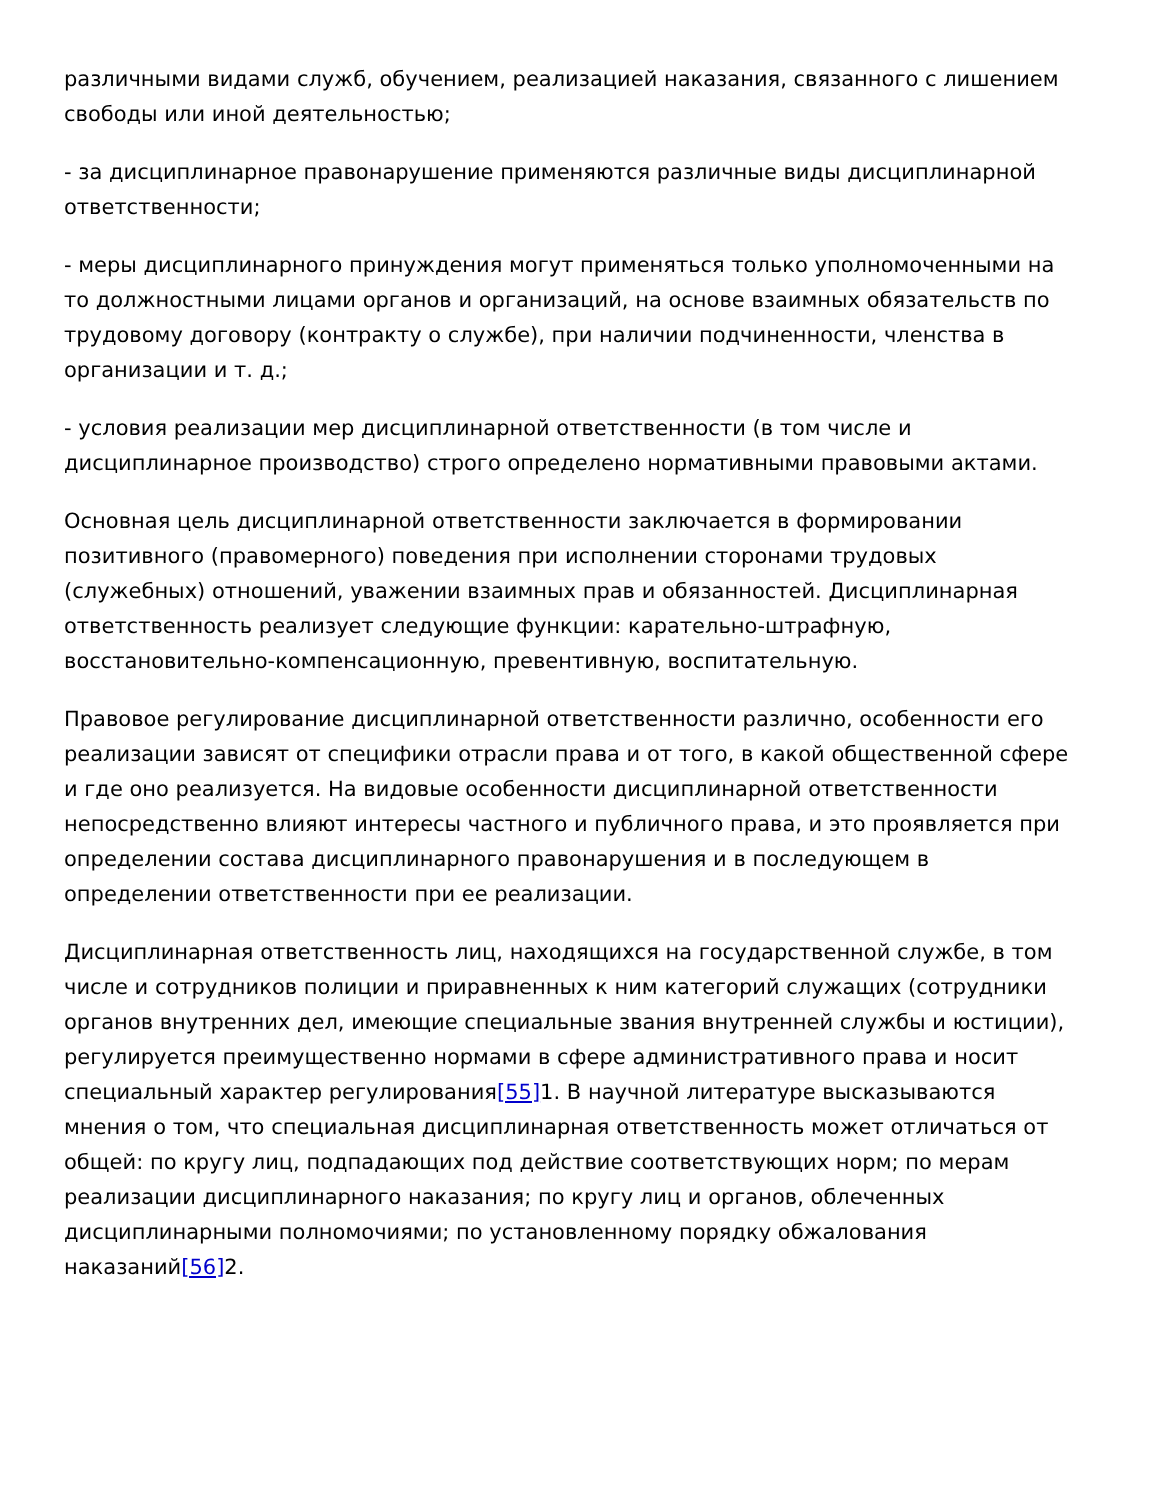различными видами служб, обучением, реализацией наказания, связанного с лишением свободы или иной деятельностью;
- за дисциплинарное правонарушение применяются различные виды дисциплинарной ответственности;
- меры дисциплинарного принуждения могут применяться только уполномоченными на то должностными лицами органов и организаций, на основе взаимных обязательств по трудовому договору (контракту о службе), при наличии подчиненности, членства в организации и т. д.;
- условия реализации мер дисциплинарной ответственности (в том числе и дисциплинарное производство) строго определено нормативными правовыми актами.
Основная цель дисциплинарной ответственности заключается в формировании позитивного (правомерного) поведения при исполнении сторонами трудовых (служебных) отношений, уважении взаимных прав и обязанностей. Дисциплинарная ответственность реализует следующие функции: карательно-штрафную, восстановительно-компенсационную, превентивную, воспитательную.
Правовое регулирование дисциплинарной ответственности различно, особенности его реализации зависят от специфики отрасли права и от того, в какой общественной сфере и где оно реализуется. На видовые особенности дисциплинарной ответственности непосредственно влияют интересы частного и публичного права, и это проявляется при определении состава дисциплинарного правонарушения и в последующем в определении ответственности при ее реализации.
Дисциплинарная ответственность лиц, находящихся на государственной службе, в том числе и сотрудников полиции и приравненных к ним категорий служащих (сотрудники органов внутренних дел, имеющие специальные звания внутренней службы и юстиции), регулируется преимущественно нормами в сфере административного права и носит специальный характер регулирования[55] 1. В научной литературе высказываются мнения о том, что специальная дисциплинарная ответственность может отличаться от общей: по кругу лиц, подпадающих под действие соответствующих норм; по мерам реализации дисциплинарного наказания; по кругу лиц и органов, облеченных дисциплинарными полномочиями; по установленному порядку обжалования наказаний[56] 2.